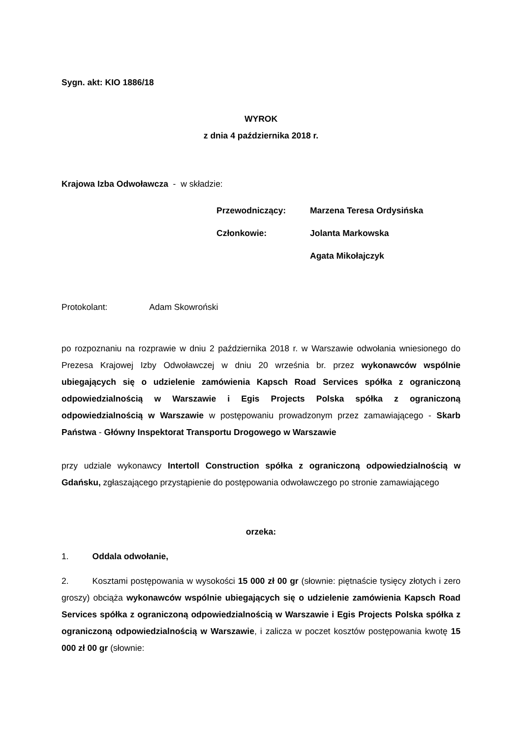Sygn. akt: KIO 1886/18
WYROK
z dnia 4 października 2018 r.
Krajowa Izba Odwoławcza - w składzie:
| Przewodniczący: | Marzena Teresa Ordysińska |
| Członkowie: | Jolanta Markowska |
| | Agata Mikołajczyk |
Protokolant: Adam Skowroński
po rozpoznaniu na rozprawie w dniu 2 października 2018 r. w Warszawie odwołania wniesionego do Prezesa Krajowej Izby Odwoławczej w dniu 20 września br. przez wykonawców wspólnie ubiegających się o udzielenie zamówienia Kapsch Road Services spółka z ograniczoną odpowiedzialnością w Warszawie i Egis Projects Polska spółka z ograniczoną odpowiedzialnością w Warszawie w postępowaniu prowadzonym przez zamawiającego - Skarb Państwa - Główny Inspektorat Transportu Drogowego w Warszawie
przy udziale wykonawcy Intertoll Construction spółka z ograniczoną odpowiedzialnością w Gdańsku, zgłaszającego przystąpienie do postępowania odwoławczego po stronie zamawiającego
orzeka:
1. Oddala odwołanie,
2. Kosztami postępowania w wysokości 15 000 zł 00 gr (słownie: piętnaście tysięcy złotych i zero groszy) obciąża wykonawców wspólnie ubiegających się o udzielenie zamówienia Kapsch Road Services spółka z ograniczoną odpowiedzialnością w Warszawie i Egis Projects Polska spółka z ograniczoną odpowiedzialnością w Warszawie, i zalicza w poczet kosztów postępowania kwotę 15 000 zł 00 gr (słownie: